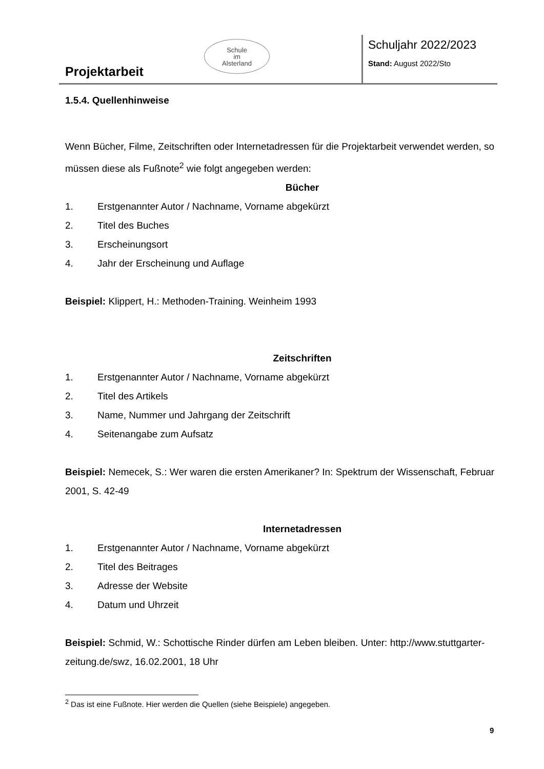Schule
im
Alsterland
Projektarbeit
Schuljahr 2022/2023
Stand: August 2022/Sto
1.5.4. Quellenhinweise
Wenn Bücher, Filme, Zeitschriften oder Internetadressen für die Projektarbeit verwendet werden, so müssen diese als Fußnote<sup>2</sup> wie folgt angegeben werden:
Bücher
1. Erstgenannter Autor / Nachname, Vorname abgekürzt
2. Titel des Buches
3. Erscheinungsort
4. Jahr der Erscheinung und Auflage
Beispiel: Klippert, H.: Methoden-Training. Weinheim 1993
Zeitschriften
1. Erstgenannter Autor / Nachname, Vorname abgekürzt
2. Titel des Artikels
3. Name, Nummer und Jahrgang der Zeitschrift
4. Seitenangabe zum Aufsatz
Beispiel: Nemecek, S.: Wer waren die ersten Amerikaner? In: Spektrum der Wissenschaft, Februar 2001, S. 42-49
Internetadressen
1. Erstgenannter Autor / Nachname, Vorname abgekürzt
2. Titel des Beitrages
3. Adresse der Website
4. Datum und Uhrzeit
Beispiel: Schmid, W.: Schottische Rinder dürfen am Leben bleiben. Unter: http://www.stuttgarter-zeitung.de/swz, 16.02.2001, 18 Uhr
<sup>2</sup> Das ist eine Fußnote. Hier werden die Quellen (siehe Beispiele) angegeben.
9